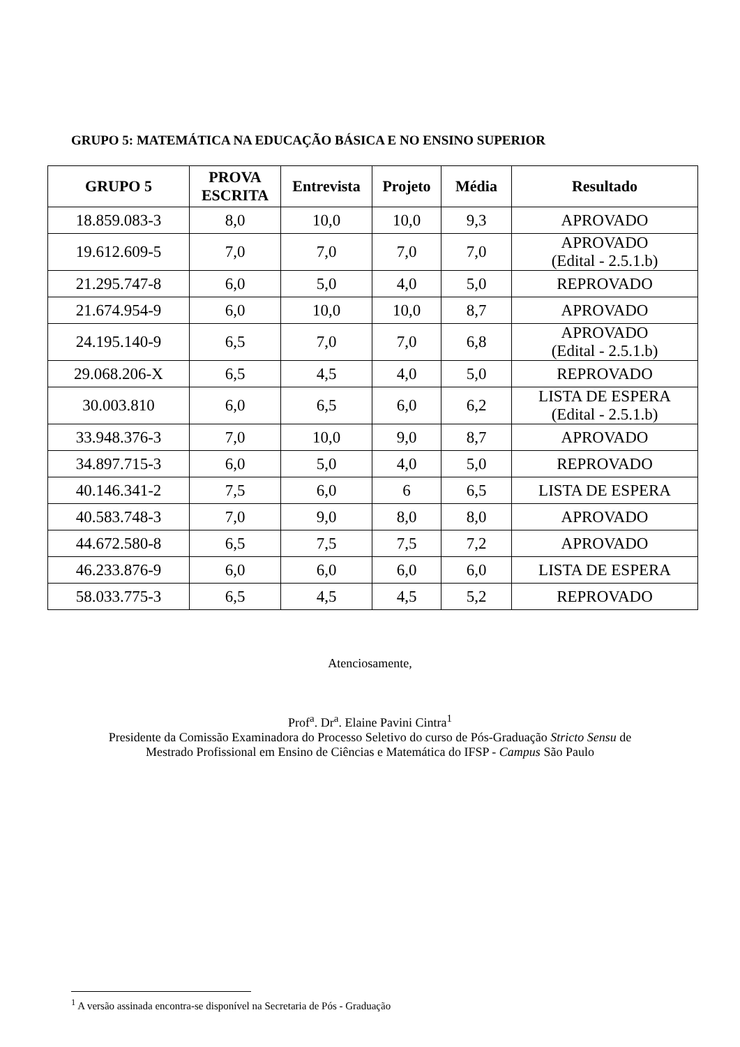GRUPO 5: MATEMÁTICA NA EDUCAÇÃO BÁSICA E NO ENSINO SUPERIOR
| GRUPO 5 | PROVA ESCRITA | Entrevista | Projeto | Média | Resultado |
| --- | --- | --- | --- | --- | --- |
| 18.859.083-3 | 8,0 | 10,0 | 10,0 | 9,3 | APROVADO |
| 19.612.609-5 | 7,0 | 7,0 | 7,0 | 7,0 | APROVADO (Edital - 2.5.1.b) |
| 21.295.747-8 | 6,0 | 5,0 | 4,0 | 5,0 | REPROVADO |
| 21.674.954-9 | 6,0 | 10,0 | 10,0 | 8,7 | APROVADO |
| 24.195.140-9 | 6,5 | 7,0 | 7,0 | 6,8 | APROVADO (Edital - 2.5.1.b) |
| 29.068.206-X | 6,5 | 4,5 | 4,0 | 5,0 | REPROVADO |
| 30.003.810 | 6,0 | 6,5 | 6,0 | 6,2 | LISTA DE ESPERA (Edital - 2.5.1.b) |
| 33.948.376-3 | 7,0 | 10,0 | 9,0 | 8,7 | APROVADO |
| 34.897.715-3 | 6,0 | 5,0 | 4,0 | 5,0 | REPROVADO |
| 40.146.341-2 | 7,5 | 6,0 | 6 | 6,5 | LISTA DE ESPERA |
| 40.583.748-3 | 7,0 | 9,0 | 8,0 | 8,0 | APROVADO |
| 44.672.580-8 | 6,5 | 7,5 | 7,5 | 7,2 | APROVADO |
| 46.233.876-9 | 6,0 | 6,0 | 6,0 | 6,0 | LISTA DE ESPERA |
| 58.033.775-3 | 6,5 | 4,5 | 4,5 | 5,2 | REPROVADO |
Atenciosamente,
Prof<sup>a</sup>. Dr<sup>a</sup>. Elaine Pavini Cintra<sup>1</sup>
Presidente da Comissão Examinadora do Processo Seletivo do curso de Pós-Graduação Stricto Sensu de
Mestrado Profissional em Ensino de Ciências e Matemática do IFSP - Campus São Paulo
<sup>1</sup> A versão assinada encontra-se disponível na Secretaria de Pós - Graduação